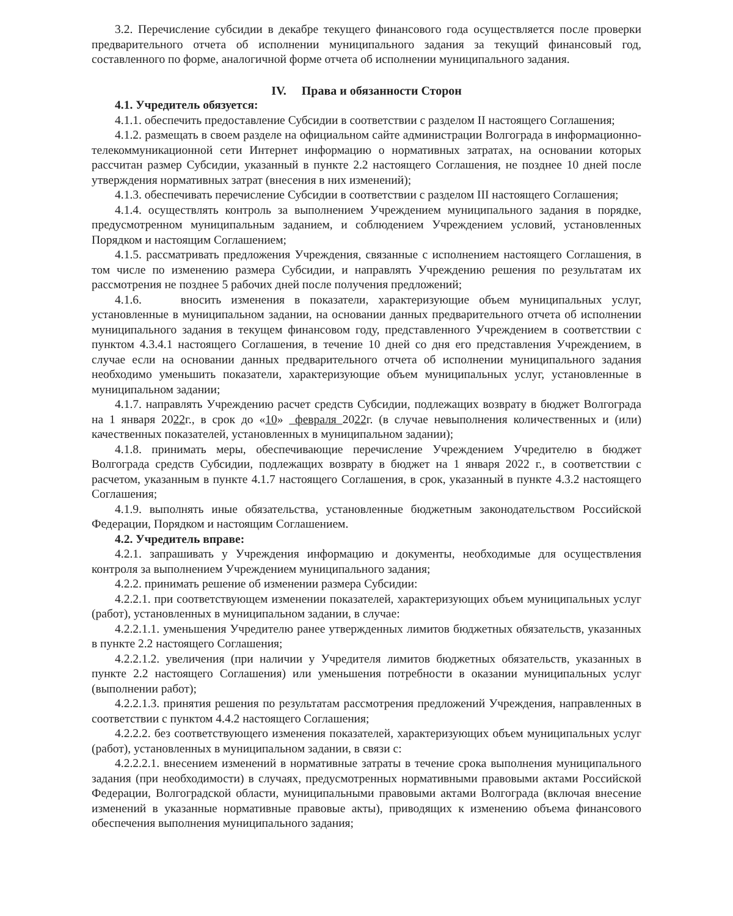3.2. Перечисление субсидии в декабре текущего финансового года осуществляется после проверки предварительного отчета об исполнении муниципального задания за текущий финансовый год, составленного по форме, аналогичной форме отчета об исполнении муниципального задания.
IV. Права и обязанности Сторон
4.1. Учредитель обязуется:
4.1.1. обеспечить предоставление Субсидии в соответствии с разделом II настоящего Соглашения;
4.1.2. размещать в своем разделе на официальном сайте администрации Волгограда в информационно-телекоммуникационной сети Интернет информацию о нормативных затратах, на основании которых рассчитан размер Субсидии, указанный в пункте 2.2 настоящего Соглашения, не позднее 10 дней после утверждения нормативных затрат (внесения в них изменений);
4.1.3. обеспечивать перечисление Субсидии в соответствии с разделом III настоящего Соглашения;
4.1.4. осуществлять контроль за выполнением Учреждением муниципального задания в порядке, предусмотренном муниципальным заданием, и соблюдением Учреждением условий, установленных Порядком и настоящим Соглашением;
4.1.5. рассматривать предложения Учреждения, связанные с исполнением настоящего Соглашения, в том числе по изменению размера Субсидии, и направлять Учреждению решения по результатам их рассмотрения не позднее 5 рабочих дней после получения предложений;
4.1.6. вносить изменения в показатели, характеризующие объем муниципальных услуг, установленные в муниципальном задании, на основании данных предварительного отчета об исполнении муниципального задания в текущем финансовом году, представленного Учреждением в соответствии с пунктом 4.3.4.1 настоящего Соглашения, в течение 10 дней со дня его представления Учреждением, в случае если на основании данных предварительного отчета об исполнении муниципального задания необходимо уменьшить показатели, характеризующие объем муниципальных услуг, установленные в муниципальном задании;
4.1.7. направлять Учреждению расчет средств Субсидии, подлежащих возврату в бюджет Волгограда на 1 января 2022г., в срок до «10» февраля 2022г. (в случае невыполнения количественных и (или) качественных показателей, установленных в муниципальном задании);
4.1.8. принимать меры, обеспечивающие перечисление Учреждением Учредителю в бюджет Волгограда средств Субсидии, подлежащих возврату в бюджет на 1 января 2022 г., в соответствии с расчетом, указанным в пункте 4.1.7 настоящего Соглашения, в срок, указанный в пункте 4.3.2 настоящего Соглашения;
4.1.9. выполнять иные обязательства, установленные бюджетным законодательством Российской Федерации, Порядком и настоящим Соглашением.
4.2. Учредитель вправе:
4.2.1. запрашивать у Учреждения информацию и документы, необходимые для осуществления контроля за выполнением Учреждением муниципального задания;
4.2.2. принимать решение об изменении размера Субсидии:
4.2.2.1. при соответствующем изменении показателей, характеризующих объем муниципальных услуг (работ), установленных в муниципальном задании, в случае:
4.2.2.1.1. уменьшения Учредителю ранее утвержденных лимитов бюджетных обязательств, указанных в пункте 2.2 настоящего Соглашения;
4.2.2.1.2. увеличения (при наличии у Учредителя лимитов бюджетных обязательств, указанных в пункте 2.2 настоящего Соглашения) или уменьшения потребности в оказании муниципальных услуг (выполнении работ);
4.2.2.1.3. принятия решения по результатам рассмотрения предложений Учреждения, направленных в соответствии с пунктом 4.4.2 настоящего Соглашения;
4.2.2.2. без соответствующего изменения показателей, характеризующих объем муниципальных услуг (работ), установленных в муниципальном задании, в связи с:
4.2.2.2.1. внесением изменений в нормативные затраты в течение срока выполнения муниципального задания (при необходимости) в случаях, предусмотренных нормативными правовыми актами Российской Федерации, Волгоградской области, муниципальными правовыми актами Волгограда (включая внесение изменений в указанные нормативные правовые акты), приводящих к изменению объема финансового обеспечения выполнения муниципального задания;